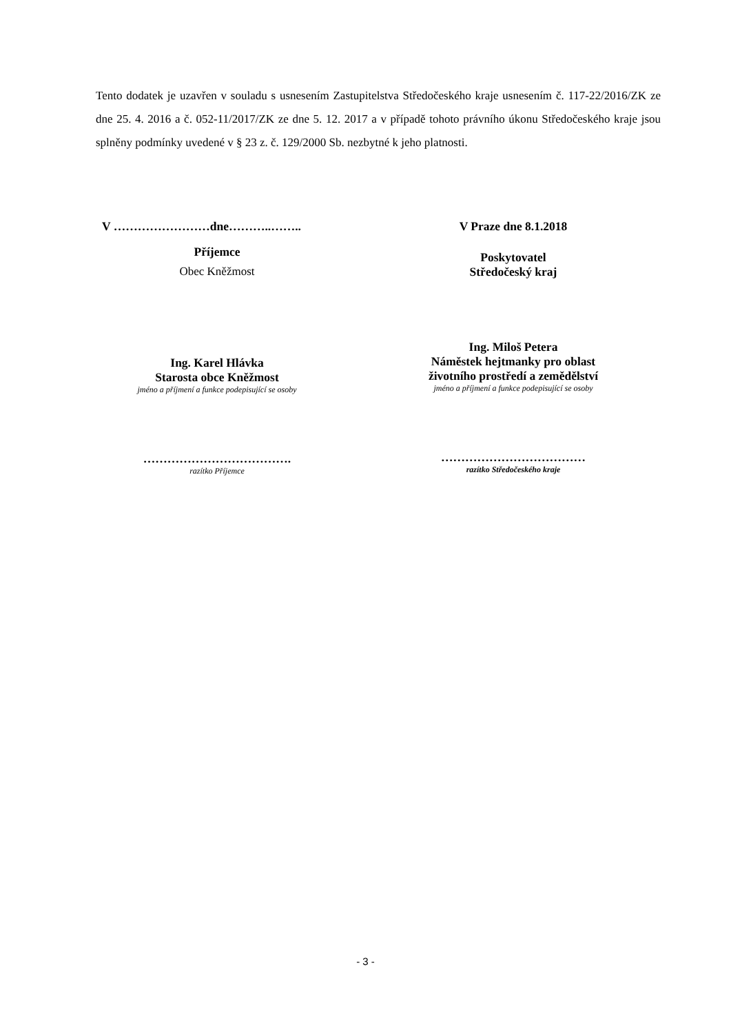Tento dodatek je uzavřen v souladu s usnesením Zastupitelstva Středočeského kraje usnesením č. 117-22/2016/ZK ze dne 25. 4. 2016 a č. 052-11/2017/ZK ze dne 5. 12. 2017 a v případě tohoto právního úkonu Středočeského kraje jsou splněny podmínky uvedené v § 23 z. č. 129/2000 Sb. nezbytné k jeho platnosti.
V ……………………dne………..……..
Příjemce
Obec Kněžmost
Ing. Karel Hlávka
Starosta obce Kněžmost
jméno a příjmení a funkce podepisující se osoby
……………………………….
razítko Příjemce
V Praze dne 8.1.2018
Poskytovatel
Středočeský kraj
Ing. Miloš Petera
Náměstek hejtmanky pro oblast
životního prostředí a zemědělství
jméno a příjmení a funkce podepisující se osoby
………………………………
razítko Středočeského kraje
- 3 -